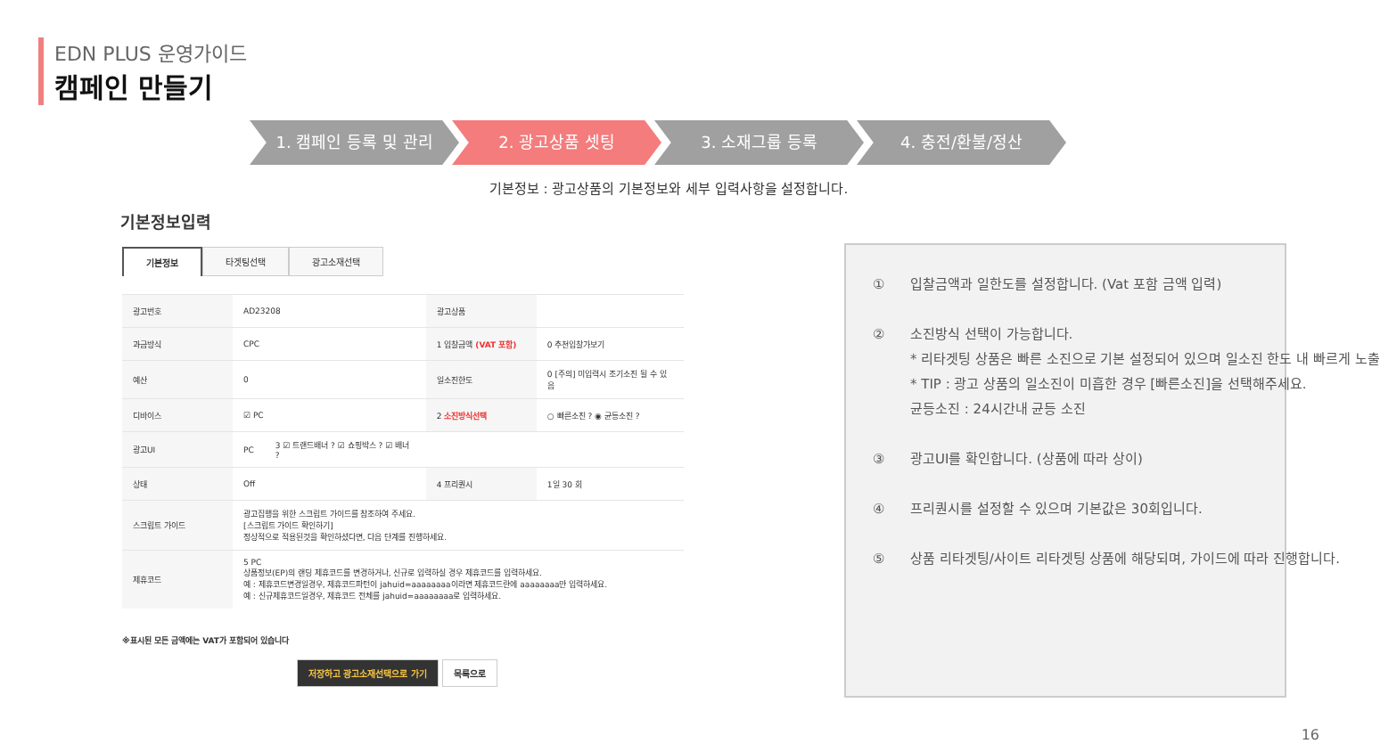EDN PLUS 운영가이드
캠페인 만들기
1. 캠페인 등록 및 관리 2. 광고상품 셋팅 3. 소재그룹 등록 4. 충전/환불/정산
기본정보 : 광고상품의 기본정보와 세부 입력사항을 설정합니다.
기본정보입력
기본정보 타겟팅선택 광고소재선택
| 광고번호 | AD23208 | | 광고상품 | |
| 과금방식 | CPC | | 1 입찰금액 (VAT 포함) | 0 추천입찰가보기 |
| 예산 | 0 | | 일소진한도 | 0 [주의] 미입력시 조기소진 될 수 있음 |
| 디바이스 | ☑ PC | | 2 소진방식선택 | ○ 빠른소진 ? ◉ 균등소진 ? |
| 광고UI | PC | 3 ☑ 트랜드배너 ? ☑ 쇼핑박스 ? ☑ 배너 ? | | |
| 상태 | Off | | 4 프리퀀시 | 1일 30 회 |
| 스크립트 가이드 | 광고집행을 위한 스크립트 가이드를 참조하여 주세요. [스크립트 가이드 확인하기] 정상적으로 적용된것을 확인하셨다면, 다음 단계를 진행하세요. | | | |
| 제휴코드 | 5 PC 상품정보(EP)의 랜딩 제휴코드를 변경하거나, 신규로 입력하실 경우 제휴코드를 입력하세요. 예 : 제휴코드변경일경우, 제휴코드파턴이 jahuid=aaaaaaaa이라면 제휴코드란에 aaaaaaaa만 입력하세요. 예 : 신규제휴코드일경우, 제휴코드 전체를 jahuid=aaaaaaaa로 입력하세요. | | | |
※표시된 모든 금액에는 VAT가 포함되어 있습니다
저장하고 광고소재선택으로 가기 목록으로
① 입찰금액과 일한도를 설정합니다. (Vat 포함 금액 입력)
② 소진방식 선택이 가능합니다.
* 리타겟팅 상품은 빠른 소진으로 기본 설정되어 있으며 일소진 한도 내 빠르게 노출
* TIP : 광고 상품의 일소진이 미흡한 경우 [빠른소진]을 선택해주세요.
균등소진 : 24시간내 균등 소진
③ 광고UI를 확인합니다. (상품에 따라 상이)
④ 프리퀀시를 설정할 수 있으며 기본값은 30회입니다.
⑤ 상품 리타겟팅/사이트 리타겟팅 상품에 해당되며, 가이드에 따라 진행합니다.
16